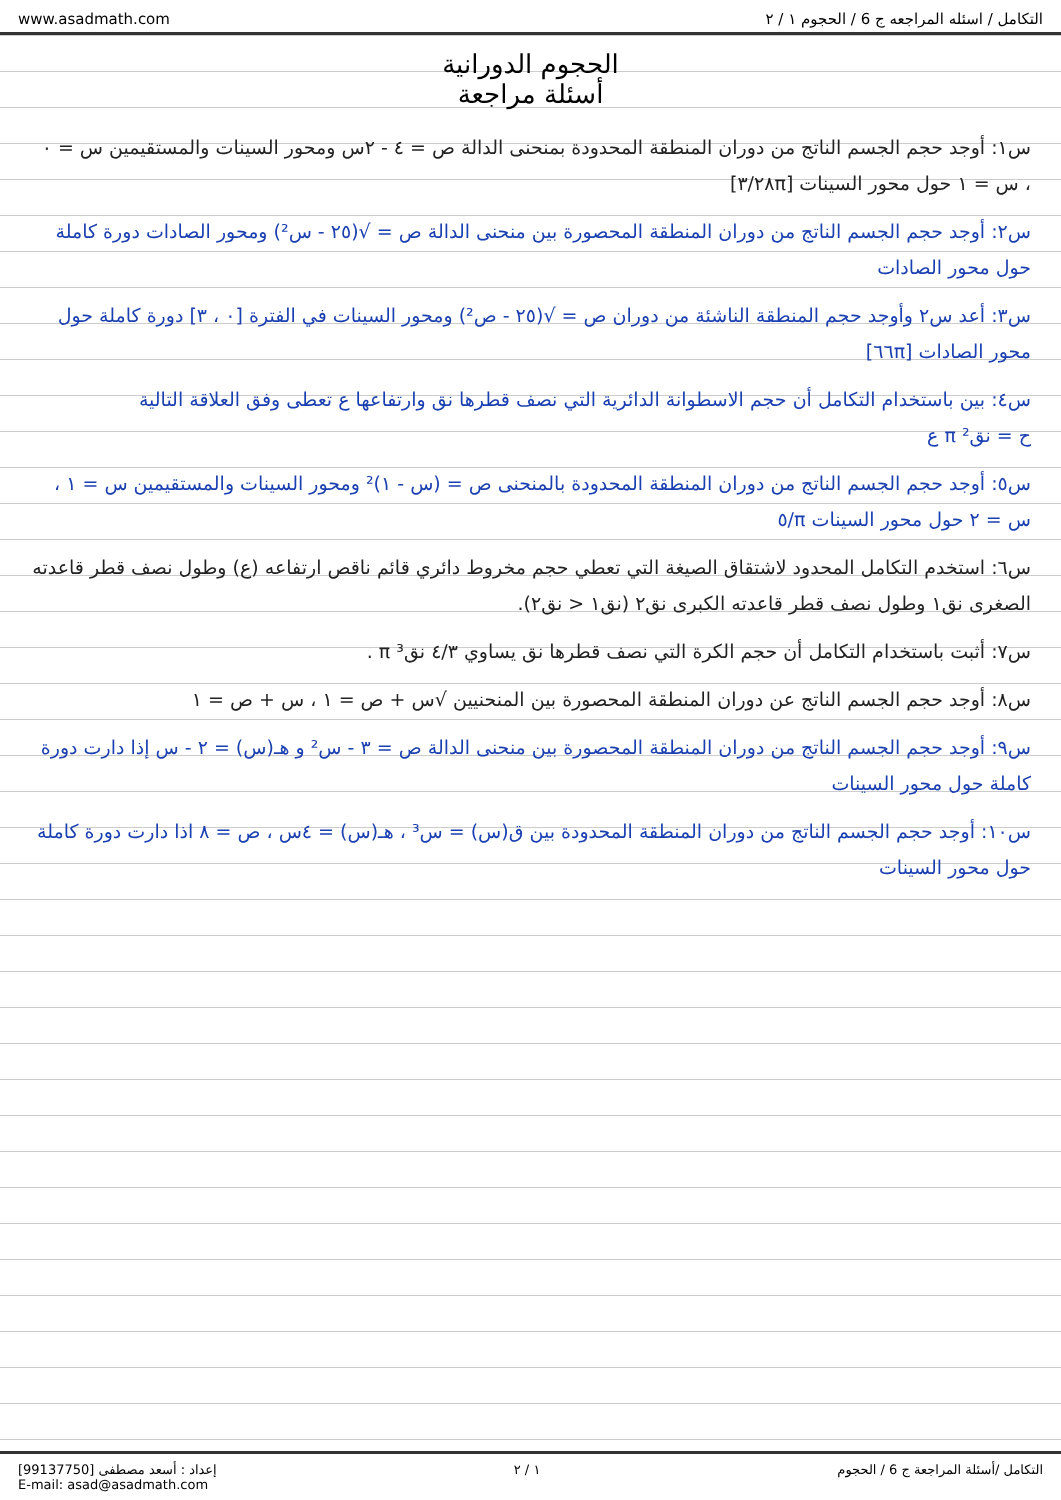www.asadmath.com التكامل / اسئله المراجعه ج 6 / الحجوم ١ / ٢
الحجوم الدورانية
أسئلة مراجعة
س١: أوجد حجم الجسم الناتج من دوران المنطقة المحدودة بمنحنى الدالة ص = ٤ - ٢س ومحور السينات والمستقيمين س = ٠ ، س = ١ حول محور السينات [٢٨π/٣]
س٢: أوجد حجم الجسم الناتج من دوران المنطقة المحصورة بين منحنى الدالة ص = √(٢٥ - س²) ومحور الصادات دورة كاملة حول محور الصادات
س٣: أعد س٢ وأوجد حجم المنطقة الناشئة من دوران ص = √(٢٥ - ص²) ومحور السينات في الفترة [٠ ، ٣] دورة كاملة حول محور الصادات [٦٦π]
س٤: بين باستخدام التكامل أن حجم الاسطوانة الدائرية التي نصف قطرها نق وارتفاعها ع تعطى وفق العلاقة التالية
ح = نق² π ع
س٥: أوجد حجم الجسم الناتج من دوران المنطقة المحدودة بالمنحنى ص = (س - ١)² ومحور السينات والمستقيمين س = ١ ، س = ٢ حول محور السينات π/٥
س٦: استخدم التكامل المحدود لاشتقاق الصيغة التي تعطي حجم مخروط دائري قائم ناقص ارتفاعه (ع) وطول نصف قطر قاعدته الصغرى نق١ وطول نصف قطر قاعدته الكبرى نق٢ (نق١ < نق٢).
س٧: أثبت باستخدام التكامل أن حجم الكرة التي نصف قطرها نق يساوي ٤/٣ نق³ π .
س٨: أوجد حجم الجسم الناتج عن دوران المنطقة المحصورة بين المنحنيين √س + ص = ١ ، س + ص = ١
س٩: أوجد حجم الجسم الناتج من دوران المنطقة المحصورة بين منحنى الدالة ص = ٣ - س² و هـ(س) = ٢ - س إذا دارت دورة كاملة حول محور السينات
س١٠: أوجد حجم الجسم الناتج من دوران المنطقة المحدودة بين ق(س) = س³ ، هـ(س) = ٤س ، ص = ٨ اذا دارت دورة كاملة حول محور السينات
إعداد : أسعد مصطفى [99137750]
E-mail: asad@asadmath.com ١ / ٢ التكامل /أسئلة المراجعة ج 6 / الحجوم